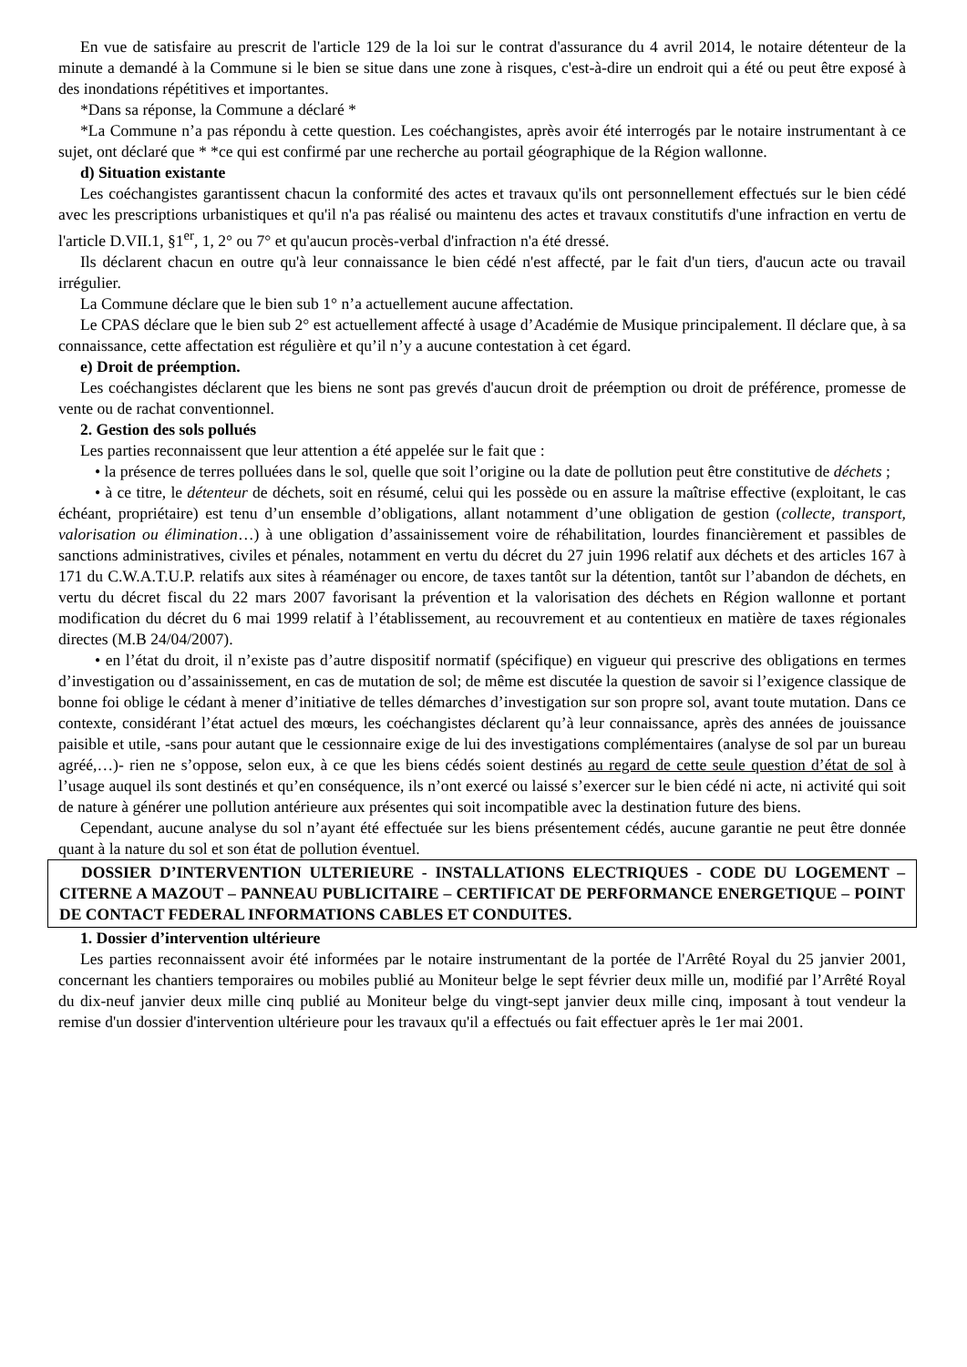En vue de satisfaire au prescrit de l'article 129 de la loi sur le contrat d'assurance du 4 avril 2014, le notaire détenteur de la minute a demandé à la Commune si le bien se situe dans une zone à risques, c'est-à-dire un endroit qui a été ou peut être exposé à des inondations répétitives et importantes.
*Dans sa réponse, la Commune a déclaré *
*La Commune n’a pas répondu à cette question. Les coéchangistes, après avoir été interrogés par le notaire instrumentant à ce sujet, ont déclaré que * *ce qui est confirmé par une recherche au portail géographique de la Région wallonne.
d) Situation existante
Les coéchangistes garantissent chacun la conformité des actes et travaux qu'ils ont personnellement effectués sur le bien cédé avec les prescriptions urbanistiques et qu'il n'a pas réalisé ou maintenu des actes et travaux constitutifs d'une infraction en vertu de l'article D.VII.1, §1<sup>er</sup>, 1, 2° ou 7° et qu'aucun procès-verbal d'infraction n'a été dressé.
Ils déclarent chacun en outre qu'à leur connaissance le bien cédé n'est affecté, par le fait d'un tiers, d'aucun acte ou travail irrégulier.
La Commune déclare que le bien sub 1° n’a actuellement aucune affectation.
Le CPAS déclare que le bien sub 2° est actuellement affecté à usage d’Académie de Musique principalement. Il déclare que, à sa connaissance, cette affectation est régulière et qu’il n’y a aucune contestation à cet égard.
e) Droit de préemption.
Les coéchangistes déclarent que les biens ne sont pas grevés d'aucun droit de préemption ou droit de préférence, promesse de vente ou de rachat conventionnel.
2. Gestion des sols pollués
Les parties reconnaissent que leur attention a été appelée sur le fait que :
• la présence de terres polluées dans le sol, quelle que soit l’origine ou la date de pollution peut être constitutive de déchets ;
• à ce titre, le détenteur de déchets, soit en résumé, celui qui les possède ou en assure la maîtrise effective (exploitant, le cas échéant, propriétaire) est tenu d’un ensemble d’obligations, allant notamment d’une obligation de gestion (collecte, transport, valorisation ou élimination…) à une obligation d’assainissement voire de réhabilitation, lourdes financièrement et passibles de sanctions administratives, civiles et pénales, notamment en vertu du décret du 27 juin 1996 relatif aux déchets et des articles 167 à 171 du C.W.A.T.U.P. relatifs aux sites à réaménager ou encore, de taxes tantôt sur la détention, tantôt sur l’abandon de déchets, en vertu du décret fiscal du 22 mars 2007 favorisant la prévention et la valorisation des déchets en Région wallonne et portant modification du décret du 6 mai 1999 relatif à l’établissement, au recouvrement et au contentieux en matière de taxes régionales directes (M.B 24/04/2007).
• en l’état du droit, il n’existe pas d’autre dispositif normatif (spécifique) en vigueur qui prescrive des obligations en termes d’investigation ou d’assainissement, en cas de mutation de sol; de même est discutée la question de savoir si l’exigence classique de bonne foi oblige le cédant à mener d’initiative de telles démarches d’investigation sur son propre sol, avant toute mutation. Dans ce contexte, considérant l’état actuel des mœurs, les coéchangistes déclarent qu’à leur connaissance, après des années de jouissance paisible et utile, -sans pour autant que le cessionnaire exige de lui des investigations complémentaires (analyse de sol par un bureau agréé,…)- rien ne s’oppose, selon eux, à ce que les biens cédés soient destinés au regard de cette seule question d’état de sol à l’usage auquel ils sont destinés et qu’en conséquence, ils n’ont exercé ou laissé s’exercer sur le bien cédé ni acte, ni activité qui soit de nature à générer une pollution antérieure aux présentes qui soit incompatible avec la destination future des biens.
Cependant, aucune analyse du sol n’ayant été effectuée sur les biens présentement cédés, aucune garantie ne peut être donnée quant à la nature du sol et son état de pollution éventuel.
DOSSIER D’INTERVENTION ULTERIEURE - INSTALLATIONS ELECTRIQUES - CODE DU LOGEMENT – CITERNE A MAZOUT – PANNEAU PUBLICITAIRE – CERTIFICAT DE PERFORMANCE ENERGETIQUE – POINT DE CONTACT FEDERAL INFORMATIONS CABLES ET CONDUITES.
1. Dossier d’intervention ultérieure
Les parties reconnaissent avoir été informées par le notaire instrumentant de la portée de l'Arrêté Royal du 25 janvier 2001, concernant les chantiers temporaires ou mobiles publié au Moniteur belge le sept février deux mille un, modifié par l’Arrêté Royal du dix-neuf janvier deux mille cinq publié au Moniteur belge du vingt-sept janvier deux mille cinq, imposant à tout vendeur la remise d'un dossier d'intervention ultérieure pour les travaux qu'il a effectués ou fait effectuer après le 1er mai 2001.